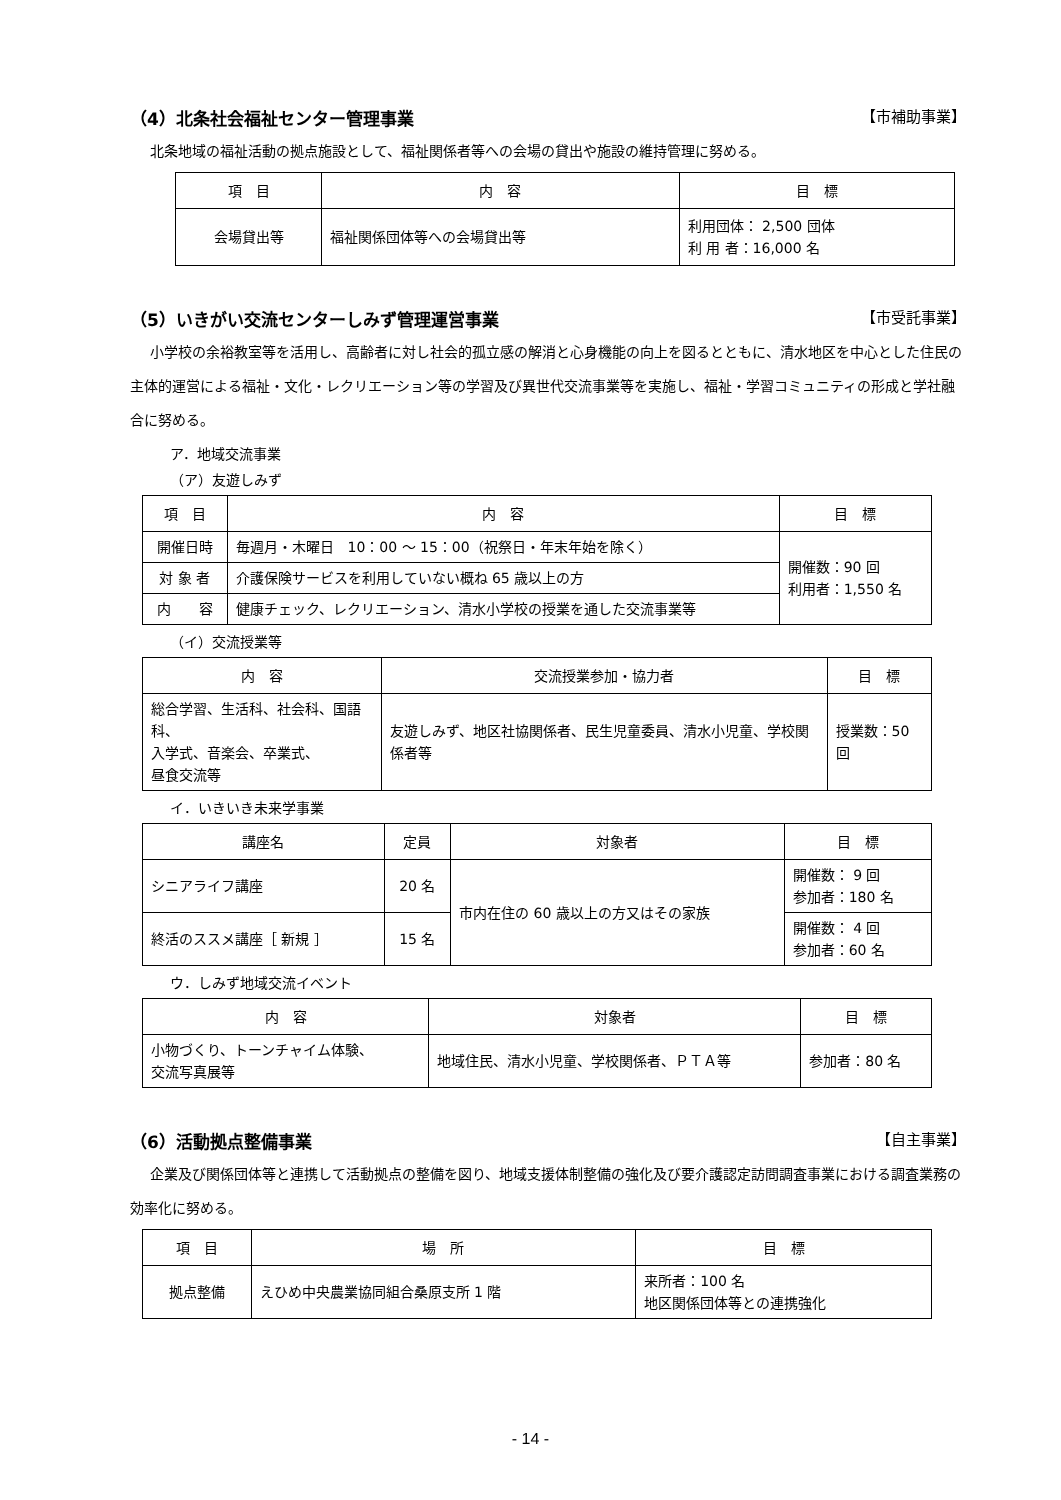（4）北条社会福祉センター管理事業 【市補助事業】
北条地域の福祉活動の拠点施設として、福祉関係者等への会場の貸出や施設の維持管理に努める。
| 項 目 | 内 容 | 目 標 |
| --- | --- | --- |
| 会場貸出等 | 福祉関係団体等への会場貸出等 | 利用団体： 2,500 団体 利 用 者：16,000 名 |
（5）いきがい交流センターしみず管理運営事業 【市受託事業】
小学校の余裕教室等を活用し、高齢者に対し社会的孤立感の解消と心身機能の向上を図るとともに、清水地区を中心とした住民の主体的運営による福祉・文化・レクリエーション等の学習及び異世代交流事業等を実施し、福祉・学習コミュニティの形成と学社融合に努める。
ア．地域交流事業
（ア）友遊しみず
| 項 目 | 内 容 | 目 標 |
| --- | --- | --- |
| 開催日時 | 毎週月・木曜日 10：00 ～ 15：00（祝祭日・年末年始を除く） | 開催数：90 回 利用者：1,550 名 |
| 対 象 者 | 介護保険サービスを利用していない概ね 65 歳以上の方 | |
| 内 容 | 健康チェック、レクリエーション、清水小学校の授業を通した交流事業等 | |
（イ）交流授業等
| 内 容 | 交流授業参加・協力者 | 目 標 |
| --- | --- | --- |
| 総合学習、生活科、社会科、国語科、 入学式、音楽会、卒業式、 昼食交流等 | 友遊しみず、地区社協関係者、民生児童委員、清水小児童、学校関係者等 | 授業数：50 回 |
イ．いきいき未来学事業
| 講座名 | 定員 | 対象者 | 目 標 |
| --- | --- | --- | --- |
| シニアライフ講座 | 20 名 | 市内在住の 60 歳以上の方又はその家族 | 開催数： 9 回 参加者：180 名 |
| 終活のススメ講座［ 新規 ］ | 15 名 | | 開催数： 4 回 参加者：60 名 |
ウ．しみず地域交流イベント
| 内 容 | 対象者 | 目 標 |
| --- | --- | --- |
| 小物づくり、トーンチャイム体験、 交流写真展等 | 地域住民、清水小児童、学校関係者、ＰＴＡ等 | 参加者：80 名 |
（6）活動拠点整備事業 【自主事業】
企業及び関係団体等と連携して活動拠点の整備を図り、地域支援体制整備の強化及び要介護認定訪問調査事業における調査業務の効率化に努める。
| 項 目 | 場 所 | 目 標 |
| --- | --- | --- |
| 拠点整備 | えひめ中央農業協同組合桑原支所 1 階 | 来所者：100 名 地区関係団体等との連携強化 |
- 14 -